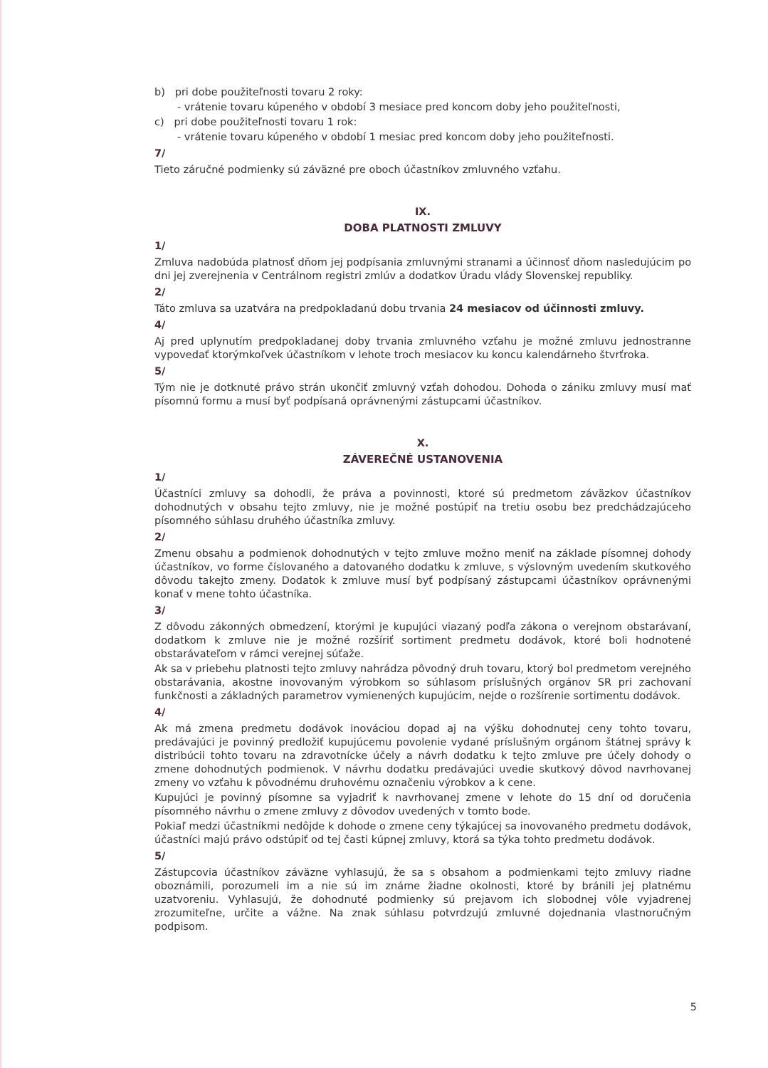b) pri dobe použiteľnosti tovaru 2 roky:
- vrátenie tovaru kúpeného v období 3 mesiace pred koncom doby jeho použiteľnosti,
c) pri dobe použiteľnosti tovaru 1 rok:
- vrátenie tovaru kúpeného v období 1 mesiac pred koncom doby jeho použiteľnosti.
7/
Tieto záručné podmienky sú záväzné pre oboch účastníkov zmluvného vzťahu.
IX.
DOBA PLATNOSTI ZMLUVY
1/
Zmluva nadobúda platnosť dňom jej podpísania zmluvnými stranami a účinnosť dňom nasledujúcim po dni jej zverejnenia v Centrálnom registri zmlúv a dodatkov Úradu vlády Slovenskej republiky.
2/
Táto zmluva sa uzatvára na predpokladanú dobu trvania 24 mesiacov od účinnosti zmluvy.
4/
Aj pred uplynutím predpokladanej doby trvania zmluvného vzťahu je možné zmluvu jednostranne vypovedať ktorýmkoľvek účastníkom v lehote troch mesiacov ku koncu kalendárneho štvrťroka.
5/
Tým nie je dotknuté právo strán ukončiť zmluvný vzťah dohodou. Dohoda o zániku zmluvy musí mať písomnú formu a musí byť podpísaná oprávnenými zástupcami účastníkov.
X.
ZÁVEREČNÉ USTANOVENIA
1/
Účastníci zmluvy sa dohodli, že práva a povinnosti, ktoré sú predmetom záväzkov účastníkov dohodnutých v obsahu tejto zmluvy, nie je možné postúpiť na tretiu osobu bez predchádzajúceho písomného súhlasu druhého účastníka zmluvy.
2/
Zmenu obsahu a podmienok dohodnutých v tejto zmluve možno meniť na základe písomnej dohody účastníkov, vo forme číslovaného a datovaného dodatku k zmluve, s výslovným uvedením skutkového dôvodu takejto zmeny. Dodatok k zmluve musí byť podpísaný zástupcami účastníkov oprávnenými konať v mene tohto účastníka.
3/
Z dôvodu zákonných obmedzení, ktorými je kupujúci viazaný podľa zákona o verejnom obstarávaní, dodatkom k zmluve nie je možné rozšíriť sortiment predmetu dodávok, ktoré boli hodnotené obstarávateľom v rámci verejnej súťaže.
Ak sa v priebehu platnosti tejto zmluvy nahrádza pôvodný druh tovaru, ktorý bol predmetom verejného obstarávania, akostne inovovaným výrobkom so súhlasom príslušných orgánov SR pri zachovaní funkčnosti a základných parametrov vymienených kupujúcim, nejde o rozšírenie sortimentu dodávok.
4/
Ak má zmena predmetu dodávok inováciou dopad aj na výšku dohodnutej ceny tohto tovaru, predávajúci je povinný predložiť kupujúcemu povolenie vydané príslušným orgánom štátnej správy k distribúcii tohto tovaru na zdravotnícke účely a návrh dodatku k tejto zmluve pre účely dohody o zmene dohodnutých podmienok. V návrhu dodatku predávajúci uvedie skutkový dôvod navrhovanej zmeny vo vzťahu k pôvodnému druhovému označeniu výrobkov a k cene.
Kupujúci je povinný písomne sa vyjadriť k navrhovanej zmene v lehote do 15 dní od doručenia písomného návrhu o zmene zmluvy z dôvodov uvedených v tomto bode.
Pokiaľ medzi účastníkmi nedôjde k dohode o zmene ceny týkajúcej sa inovovaného predmetu dodávok, účastníci majú právo odstúpiť od tej časti kúpnej zmluvy, ktorá sa týka tohto predmetu dodávok.
5/
Zástupcovia účastníkov záväzne vyhlasujú, že sa s obsahom a podmienkami tejto zmluvy riadne oboznámili, porozumeli im a nie sú im známe žiadne okolnosti, ktoré by bránili jej platnému uzatvoreniu. Vyhlasujú, že dohodnuté podmienky sú prejavom ich slobodnej vôle vyjadrenej zrozumiteľne, určite a vážne. Na znak súhlasu potvrdzujú zmluvné dojednania vlastnoručným podpisom.
5